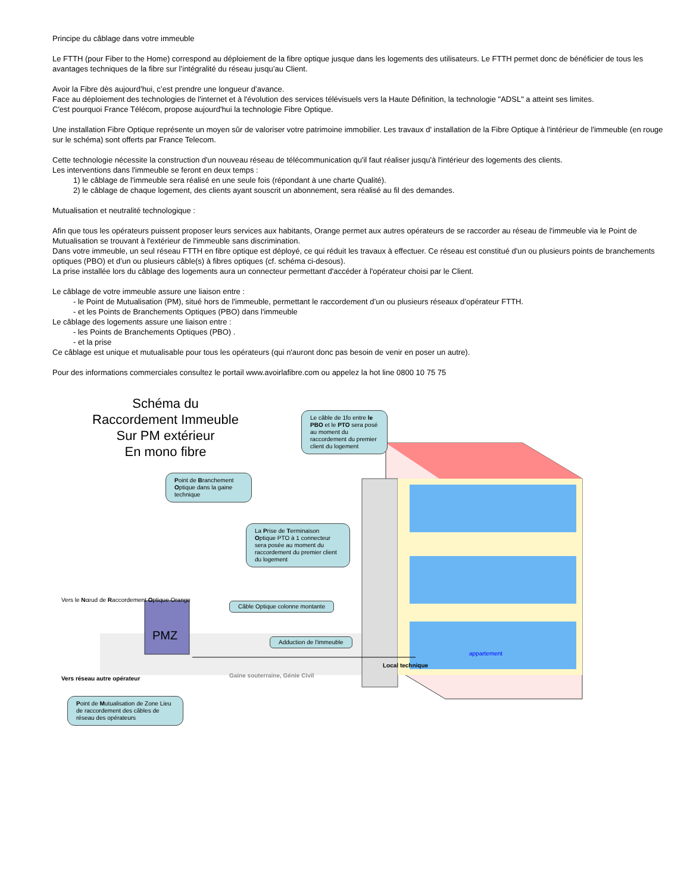Principe du câblage dans votre immeuble
Le FTTH (pour Fiber to the Home) correspond au déploiement de la fibre optique jusque dans les logements des utilisateurs. Le FTTH permet donc de bénéficier de tous les avantages techniques de la fibre sur l’intégralité du réseau jusqu’au Client.
Avoir la Fibre dès aujourd’hui, c’est prendre une longueur d’avance.
Face au déploiement des technologies de l'internet et à l'évolution des services télévisuels vers la Haute Définition, la technologie "ADSL" a atteint ses limites.
C'est pourquoi France Télécom, propose aujourd'hui la technologie Fibre Optique.
Une installation Fibre Optique représente un moyen sûr de valoriser votre patrimoine immobilier. Les travaux d' installation de la Fibre Optique à l'intérieur de l'immeuble (en rouge sur le schéma) sont offerts par France Telecom.
Cette technologie nécessite la construction d'un nouveau réseau de télécommunication qu'il faut réaliser jusqu'à l'intérieur des logements des clients.
Les interventions dans l'immeuble se feront en deux temps :
1) le câblage de l'immeuble sera réalisé en une seule fois (répondant à une charte Qualité).
2) le câblage de chaque logement, des clients ayant souscrit un abonnement, sera réalisé au fil des demandes.
Mutualisation et neutralité technologique :
Afin que tous les opérateurs puissent proposer leurs services aux habitants, Orange permet aux autres opérateurs de se raccorder au réseau de l'immeuble via le Point de Mutualisation se trouvant à l'extérieur de l'immeuble sans discrimination.
Dans votre immeuble, un seul réseau FTTH en fibre optique est déployé, ce qui réduit les travaux à effectuer. Ce réseau est constitué d'un ou plusieurs points de branchements optiques (PBO) et d’un ou plusieurs câble(s) à fibres optiques (cf. schéma ci-desous).
La prise installée lors du câblage des logements aura un connecteur permettant d'accéder à l'opérateur choisi par le Client.
Le câblage de votre immeuble assure une liaison entre :
- le Point de Mutualisation (PM), situé hors de l'immeuble, permettant le raccordement d’un ou plusieurs réseaux d’opérateur FTTH.
- et les Points de Branchements Optiques (PBO) dans l'immeuble
Le câblage des logements assure une liaison entre :
- les Points de Branchements Optiques (PBO) .
- et la prise
Ce câblage est unique et mutualisable pour tous les opérateurs (qui n'auront donc pas besoin de venir en poser un autre).
Pour des informations commerciales consultez le portail www.avoirlafibre.com ou appelez la hot line 0800 10 75 75
Schéma du
Raccordement Immeuble
Sur PM extérieur
En mono fibre
Le câble de 1fo entre le PBO et le PTO sera posé au moment du raccordement du premier client du logement
Point de Branchement Optique dans la gaine technique
La Prise de Terminaison Optique PTO à 1 connecteur sera posée au moment du raccordement du premier client du logement
appartement
Vers le Nœud de Raccordement Optique Orange
Câble Optique colonne montante
PMZ Adduction de l'immeuble
Local technique
Vers réseau autre opérateur Gaine souterraine, Génie Civil
Point de Mutualisation de Zone Lieu de raccordement des câbles de réseau des opérateurs